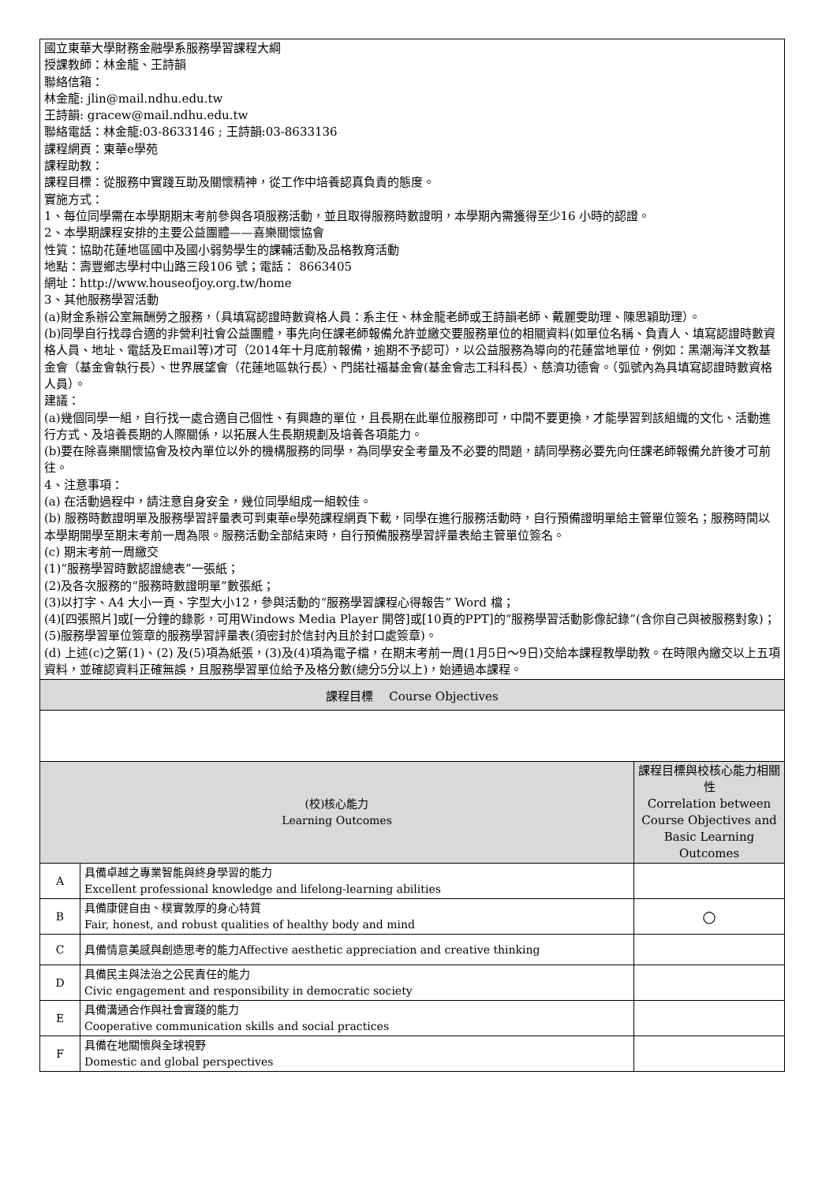| 國立東華大學財務金融學系服務學習課程大綱 授課教師：林金龍、王詩韻 聯絡信箱： 林金龍: jlin@mail.ndhu.edu.tw 王詩韻: gracew@mail.ndhu.edu.tw 聯絡電話：林金龍:03-8633146 ; 王詩韻:03-8633136 課程網頁：東華e學苑 課程助教： 課程目標：從服務中實踐互助及關懷精神，從工作中培養認真負責的態度。 實施方式： 1、每位同學需在本學期期末考前參與各項服務活動，並且取得服務時數證明，本學期內需獲得至少16 小時的認證。 2、本學期課程安排的主要公益團體——喜樂關懷協會 性質：協助花蓮地區國中及國小弱勢學生的課輔活動及品格教育活動 地點：壽豐鄉志學村中山路三段106 號；電話： 8663405 網址：http://www.houseofjoy.org.tw/home 3、其他服務學習活動 (a)財金系辦公室無酬勞之服務，（具填寫認證時數資格人員：系主任、林金龍老師或王詩韻老師、戴麗雯助理、陳思穎助理）。 (b)同學自行找尋合適的非營利社會公益團體，事先向任課老師報備允許並繳交要服務單位的相關資料(如單位名稱、負責人、填寫認證時數資格人員、地址、電話及Email等)才可（2014年十月底前報備，逾期不予認可），以公益服務為導向的花蓮當地單位，例如：黑潮海洋文教基金會（基金會執行長）、世界展望會（花蓮地區執行長）、門諾社福基金會(基金會志工科科長）、慈濟功德會。（弧號內為具填寫認證時數資格人員）。 建議： (a)幾個同學一組，自行找一處合適自己個性、有興趣的單位，且長期在此單位服務即可，中間不要更換，才能學習到該組織的文化、活動進行方式、及培養長期的人際關係，以拓展人生長期規劃及培養各項能力。 (b)要在除喜樂關懷協會及校內單位以外的機構服務的同學，為同學安全考量及不必要的問題，請同學務必要先向任課老師報備允許後才可前往。 4、注意事項： (a) 在活動過程中，請注意自身安全，幾位同學組成一組較佳。 (b) 服務時數證明單及服務學習評量表可到東華e學苑課程網頁下載，同學在進行服務活動時，自行預備證明單給主管單位簽名；服務時間以本學期開學至期末考前一周為限。服務活動全部結束時，自行預備服務學習評量表給主管單位簽名。 (c) 期末考前一周繳交 (1)“服務學習時數認證總表”一張紙； (2)及各次服務的“服務時數證明單”數張紙； (3)以打字、A4 大小一頁、字型大小12，參與活動的“服務學習課程心得報告” Word 檔； (4)[四張照片]或[一分鐘的錄影，可用Windows Media Player 開啓]或[10頁的PPT]的“服務學習活動影像記錄”(含你自己與被服務對象)； (5)服務學習單位簽章的服務學習評量表(須密封於信封內且於封口處簽章)。 (d) 上述(c)之第(1)、(2) 及(5)項為紙張，(3)及(4)項為電子檔，在期末考前一周(1月5日～9日)交給本課程教學助教。在時限內繳交以上五項資料，並確認資料正確無誤，且服務學習單位給予及格分數(總分5分以上)，始通過本課程。 | | |
| 課程目標 Course Objectives | | |
| (校)核心能力 Learning Outcomes | | 課程目標與校核心能力相關性 Correlation between Course Objectives and Basic Learning Outcomes |
| A | 具備卓越之專業智能與終身學習的能力 Excellent professional knowledge and lifelong-learning abilities | |
| B | 具備康健自由、樸實敦厚的身心特質 Fair, honest, and robust qualities of healthy body and mind | ○ |
| C | 具備情意美感與創造思考的能力Affective aesthetic appreciation and creative thinking | |
| D | 具備民主與法治之公民責任的能力 Civic engagement and responsibility in democratic society | |
| E | 具備溝通合作與社會實踐的能力 Cooperative communication skills and social practices | |
| F | 具備在地關懷與全球視野 Domestic and global perspectives | |